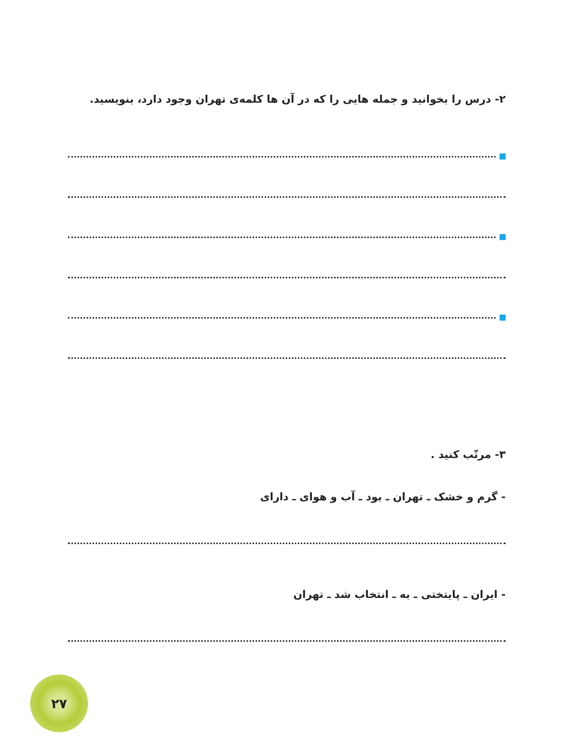۲- درس را بخوانید و جمله هایی را که در آن ها کلمه‌ی تهران وجود دارد، بنویسید.
۳- مرتّب کنید .
- گرم و خشک ـ تهران ـ بود ـ آب و هوای ـ دارای
- ایران ـ پایتختی ـ به ـ انتخاب شد ـ تهران
۲۷